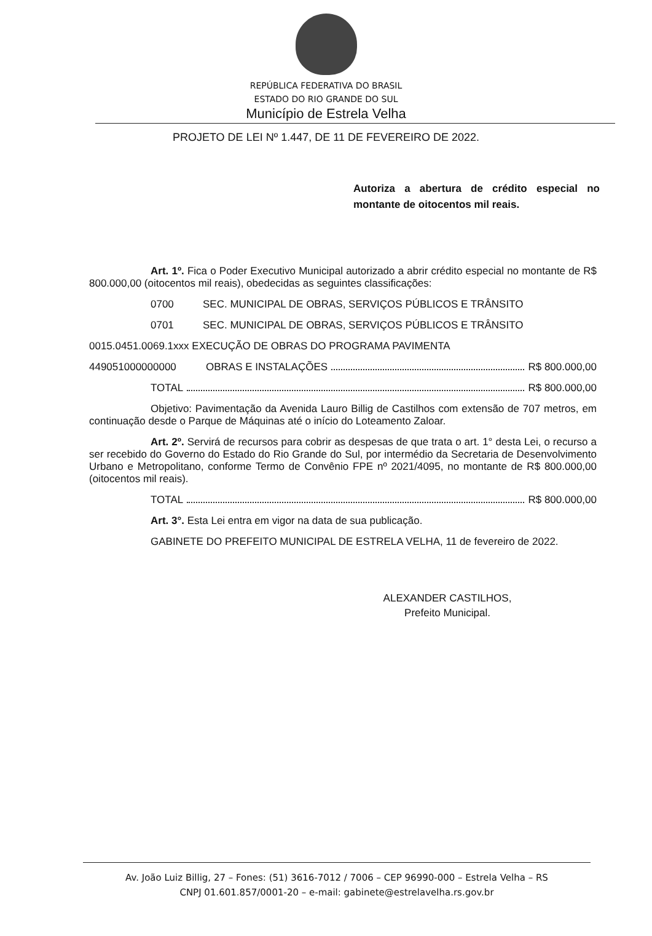REPÚBLICA FEDERATIVA DO BRASIL
ESTADO DO RIO GRANDE DO SUL
Município de Estrela Velha
PROJETO DE LEI Nº 1.447, DE 11 DE FEVEREIRO DE 2022.
Autoriza a abertura de crédito especial no montante de oitocentos mil reais.
Art. 1º. Fica o Poder Executivo Municipal autorizado a abrir crédito especial no montante de R$ 800.000,00 (oitocentos mil reais), obedecidas as seguintes classificações:
0700 SEC. MUNICIPAL DE OBRAS, SERVIÇOS PÚBLICOS E TRÂNSITO
0701 SEC. MUNICIPAL DE OBRAS, SERVIÇOS PÚBLICOS E TRÂNSITO
0015.0451.0069.1xxx EXECUÇÃO DE OBRAS DO PROGRAMA PAVIMENTA
449051000000000 OBRAS E INSTALAÇÕES R$ 800.000,00
TOTAL R$ 800.000,00
Objetivo: Pavimentação da Avenida Lauro Billig de Castilhos com extensão de 707 metros, em continuação desde o Parque de Máquinas até o início do Loteamento Zaloar.
Art. 2º. Servirá de recursos para cobrir as despesas de que trata o art. 1° desta Lei, o recurso a ser recebido do Governo do Estado do Rio Grande do Sul, por intermédio da Secretaria de Desenvolvimento Urbano e Metropolitano, conforme Termo de Convênio FPE nº 2021/4095, no montante de R$ 800.000,00 (oitocentos mil reais).
TOTAL R$ 800.000,00
Art. 3°. Esta Lei entra em vigor na data de sua publicação.
GABINETE DO PREFEITO MUNICIPAL DE ESTRELA VELHA, 11 de fevereiro de 2022.
ALEXANDER CASTILHOS,
Prefeito Municipal.
Av. João Luiz Billig, 27 – Fones: (51) 3616-7012 / 7006 – CEP 96990-000 – Estrela Velha – RS
CNPJ 01.601.857/0001-20 – e-mail: gabinete@estrelavelha.rs.gov.br